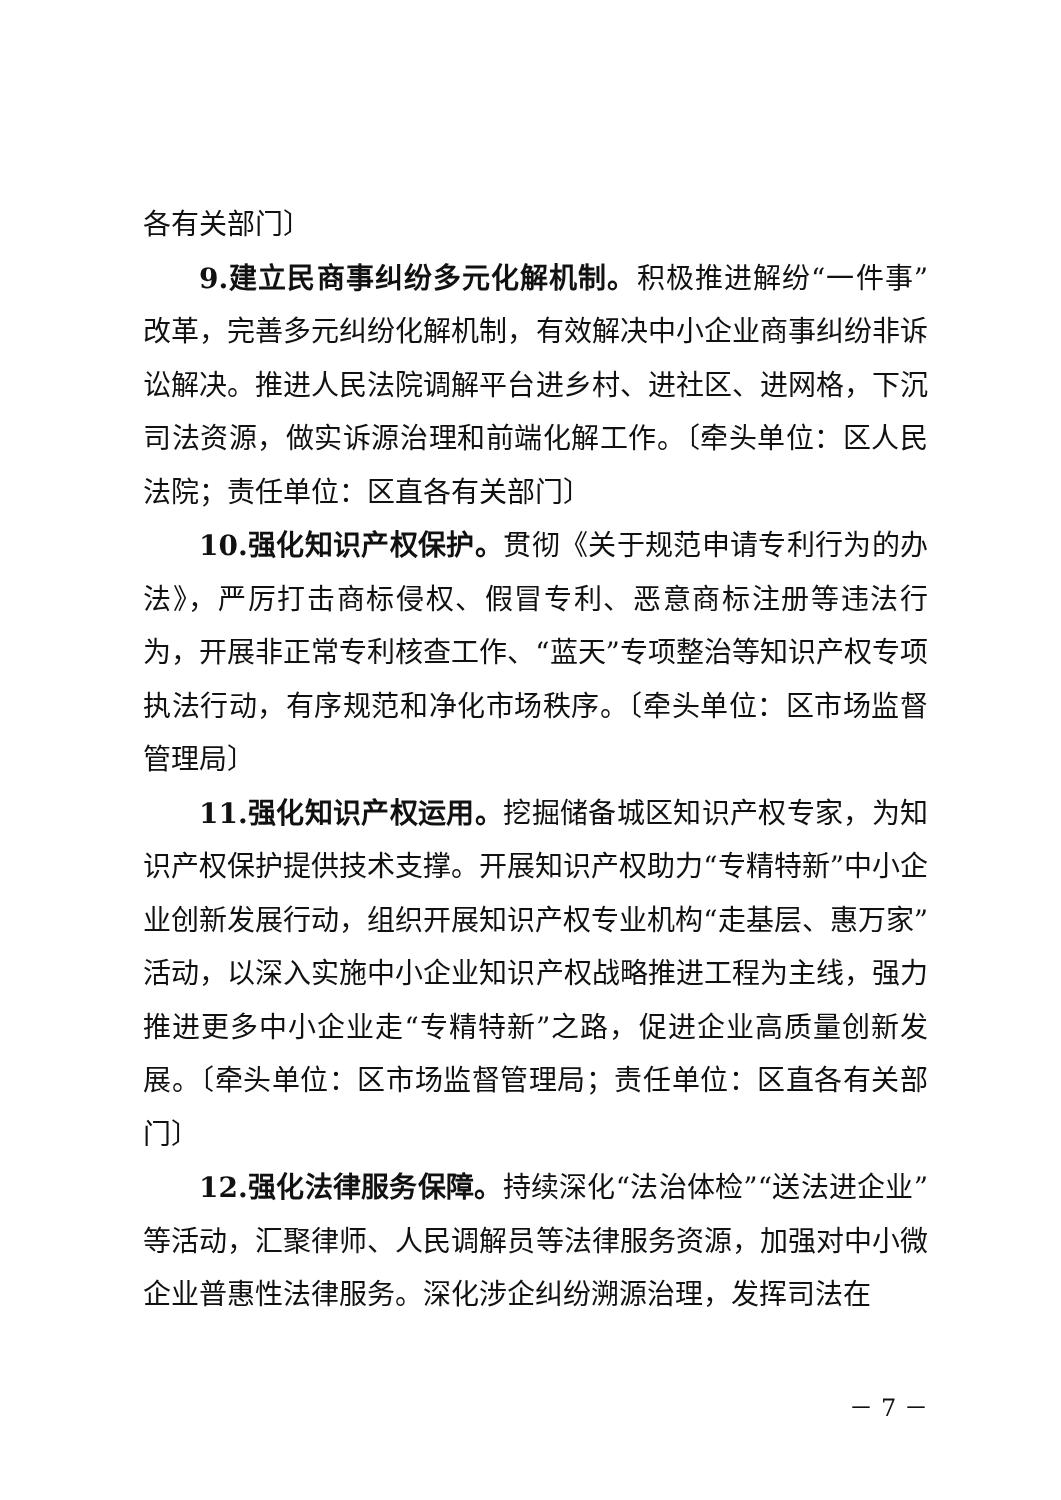各有关部门〕
9.建立民商事纠纷多元化解机制。积极推进解纷“一件事”改革，完善多元纠纷化解机制，有效解决中小企业商事纠纷非诉讼解决。推进人民法院调解平台进乡村、进社区、进网格，下沉司法资源，做实诉源治理和前端化解工作。〔牵头单位：区人民法院；责任单位：区直各有关部门〕
10.强化知识产权保护。贯彻《关于规范申请专利行为的办法》，严厉打击商标侵权、假冒专利、恶意商标注册等违法行为，开展非正常专利核查工作、“蓝天”专项整治等知识产权专项执法行动，有序规范和净化市场秩序。〔牵头单位：区市场监督管理局〕
11.强化知识产权运用。挖掘储备城区知识产权专家，为知识产权保护提供技术支撑。开展知识产权助力“专精特新”中小企业创新发展行动，组织开展知识产权专业机构“走基层、惠万家”活动，以深入实施中小企业知识产权战略推进工程为主线，强力推进更多中小企业走“专精特新”之路，促进企业高质量创新发展。〔牵头单位：区市场监督管理局；责任单位：区直各有关部门〕
12.强化法律服务保障。持续深化“法治体检”“送法进企业”等活动，汇聚律师、人民调解员等法律服务资源，加强对中小微企业普惠性法律服务。深化涉企纠纷溯源治理，发挥司法在
－ 7 －